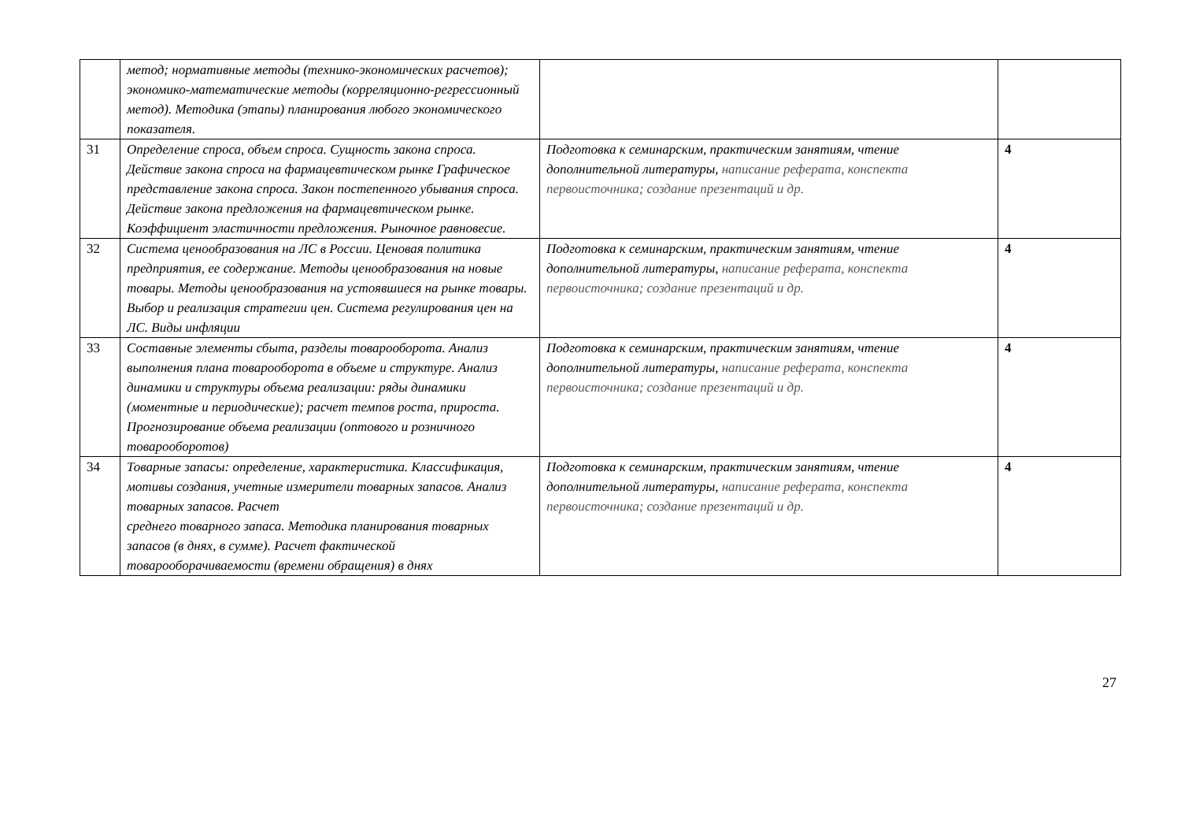| | метод; нормативные методы (технико-экономических расчетов); экономико-математические методы (корреляционно-регрессионный метод). Методика (этапы) планирования любого экономического показателя. | | |
| 31 | Определение спроса, объем спроса. Сущность закона спроса. Действие закона спроса на фармацевтическом рынке Графическое представление закона спроса. Закон постепенного убывания спроса. Действие закона предложения на фармацевтическом рынке. Коэффициент эластичности предложения. Рыночное равновесие. | Подготовка к семинарским, практическим занятиям, чтение дополнительной литературы, написание реферата, конспекта первоисточника; создание презентаций и др. | 4 |
| 32 | Система ценообразования на ЛС в России. Ценовая политика предприятия, ее содержание. Методы ценообразования на новые товары. Методы ценообразования на устоявшиеся на рынке товары. Выбор и реализация стратегии цен. Система регулирования цен на ЛС. Виды инфляции | Подготовка к семинарским, практическим занятиям, чтение дополнительной литературы, написание реферата, конспекта первоисточника; создание презентаций и др. | 4 |
| 33 | Составные элементы сбыта, разделы товарооборота. Анализ выполнения плана товарооборота в объеме и структуре. Анализ динамики и структуры объема реализации: ряды динамики (моментные и периодические); расчет темпов роста, прироста. Прогнозирование объема реализации (оптового и розничного товарооборотов) | Подготовка к семинарским, практическим занятиям, чтение дополнительной литературы, написание реферата, конспекта первоисточника; создание презентаций и др. | 4 |
| 34 | Товарные запасы: определение, характеристика. Классификация, мотивы создания, учетные измерители товарных запасов. Анализ товарных запасов. Расчет среднего товарного запаса. Методика планирования товарных запасов (в днях, в сумме). Расчет фактической товарооборачиваемости (времени обращения) в днях | Подготовка к семинарским, практическим занятиям, чтение дополнительной литературы, написание реферата, конспекта первоисточника; создание презентаций и др. | 4 |
27